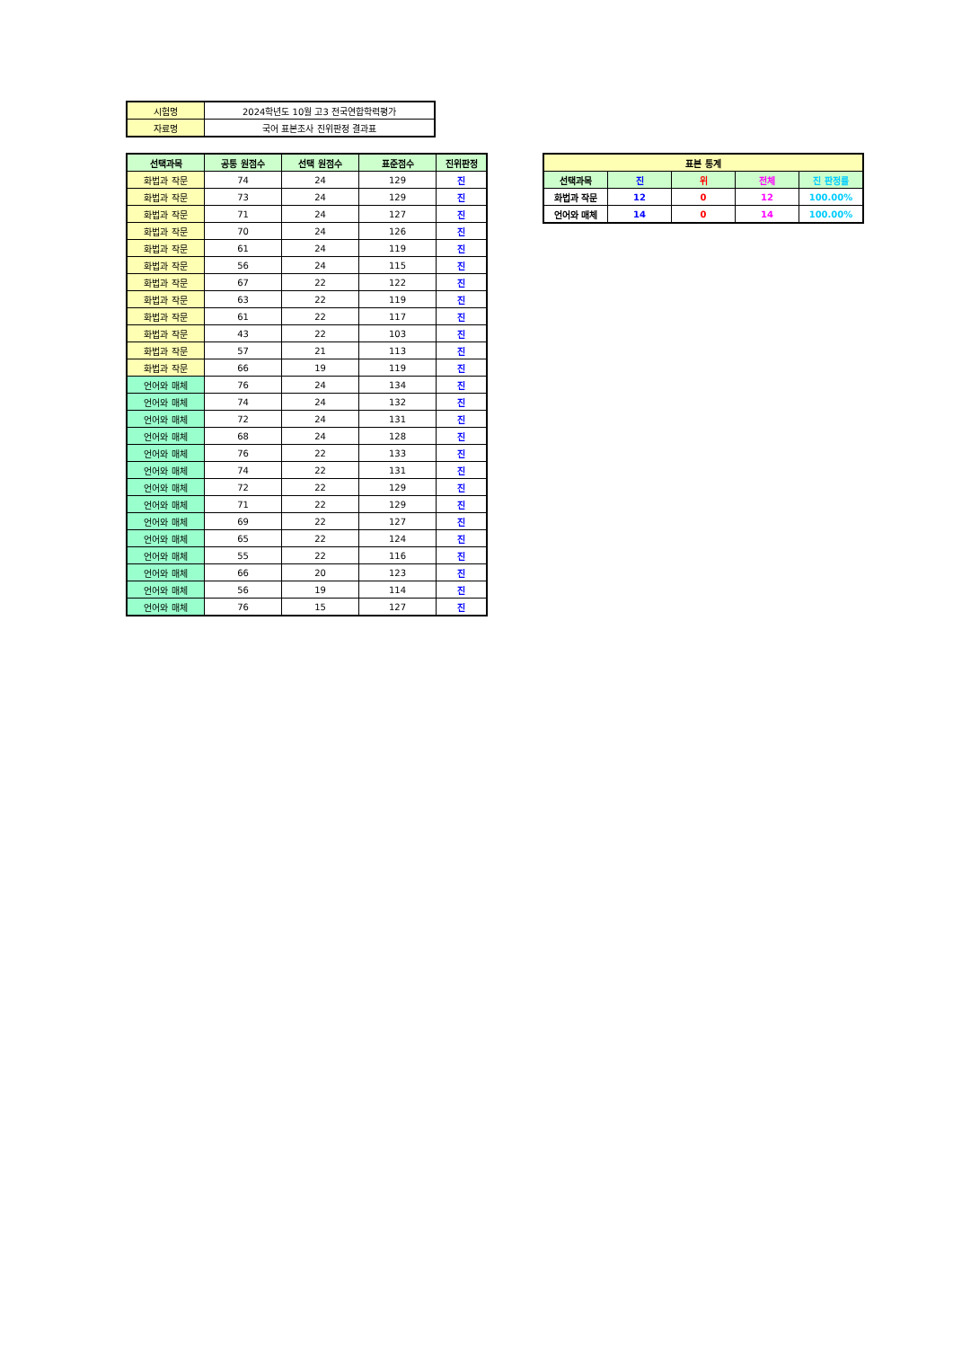| 시험명 | 2024학년도 10월 고3 전국연합학력평가 |
| 자료명 | 국어 표본조사 진위판정 결과표 |
| 선택과목 | 공통 원점수 | 선택 원점수 | 표준점수 | 진위판정 |
| --- | --- | --- | --- | --- |
| 화법과 작문 | 74 | 24 | 129 | 진 |
| 화법과 작문 | 73 | 24 | 129 | 진 |
| 화법과 작문 | 71 | 24 | 127 | 진 |
| 화법과 작문 | 70 | 24 | 126 | 진 |
| 화법과 작문 | 61 | 24 | 119 | 진 |
| 화법과 작문 | 56 | 24 | 115 | 진 |
| 화법과 작문 | 67 | 22 | 122 | 진 |
| 화법과 작문 | 63 | 22 | 119 | 진 |
| 화법과 작문 | 61 | 22 | 117 | 진 |
| 화법과 작문 | 43 | 22 | 103 | 진 |
| 화법과 작문 | 57 | 21 | 113 | 진 |
| 화법과 작문 | 66 | 19 | 119 | 진 |
| 언어와 매체 | 76 | 24 | 134 | 진 |
| 언어와 매체 | 74 | 24 | 132 | 진 |
| 언어와 매체 | 72 | 24 | 131 | 진 |
| 언어와 매체 | 68 | 24 | 128 | 진 |
| 언어와 매체 | 76 | 22 | 133 | 진 |
| 언어와 매체 | 74 | 22 | 131 | 진 |
| 언어와 매체 | 72 | 22 | 129 | 진 |
| 언어와 매체 | 71 | 22 | 129 | 진 |
| 언어와 매체 | 69 | 22 | 127 | 진 |
| 언어와 매체 | 65 | 22 | 124 | 진 |
| 언어와 매체 | 55 | 22 | 116 | 진 |
| 언어와 매체 | 66 | 20 | 123 | 진 |
| 언어와 매체 | 56 | 19 | 114 | 진 |
| 언어와 매체 | 76 | 15 | 127 | 진 |
| 표본 통계 | | | | |
| --- | --- | --- | --- | --- |
| 선택과목 | 진 | 위 | 전체 | 진 판정률 |
| 화법과 작문 | 12 | 0 | 12 | 100.00% |
| 언어와 매체 | 14 | 0 | 14 | 100.00% |